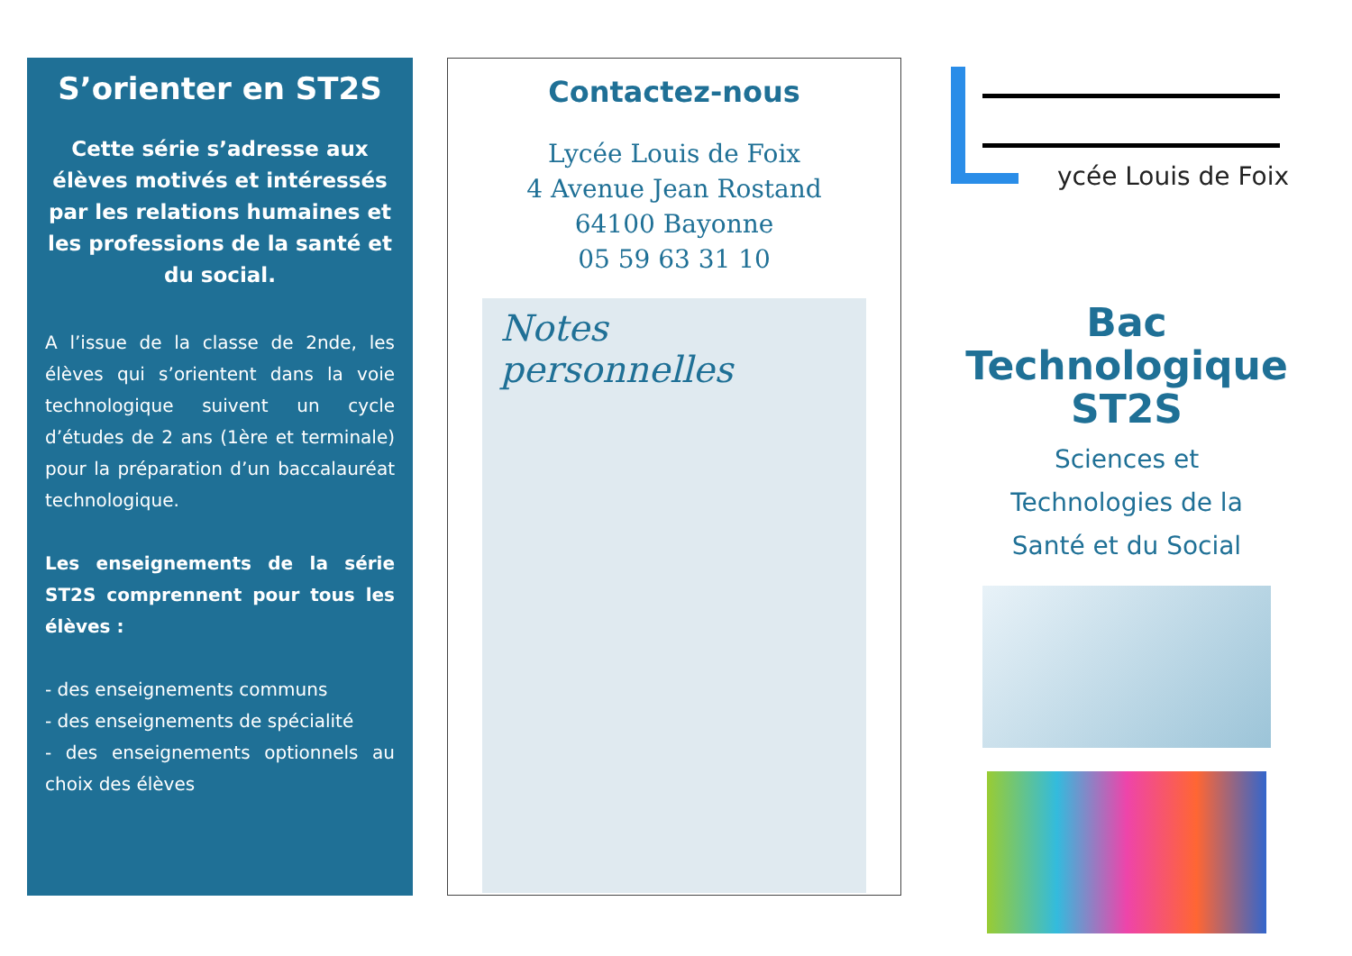S’orienter en ST2S
Cette série s’adresse aux élèves motivés et intéressés par les relations humaines et les professions de la santé et du social.
A l’issue de la classe de 2nde, les élèves qui s’orientent dans la voie technologique suivent un cycle d’études de 2 ans (1ère et termi­nale) pour la préparation d’un baccalauréat technologique.
Les enseignements de la série ST2S comprennent pour tous les élèves :
- des enseignements communs
- des enseignements de spécialité
- des enseignements optionnels au choix des élèves
Contactez-nous
Lycée Louis de Foix
4 Avenue Jean Rostand
64100 Bayonne
05 59 63 31 10
Notes personnelles
ycée Louis de Foix
Bac
Technologique
ST2S
Sciences et
Technologies de la
Santé et du Social